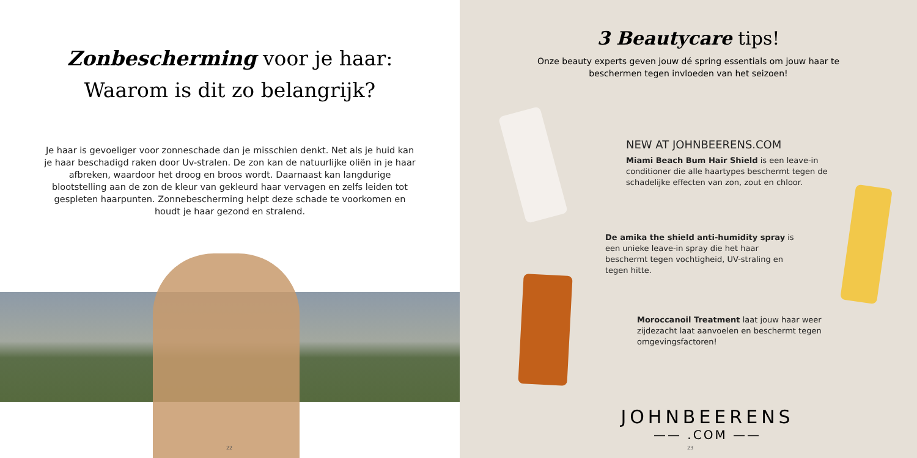Zonbescherming voor je haar:
Waarom is dit zo belangrijk?
Je haar is gevoeliger voor zonneschade dan je misschien denkt. Net als je huid kan je haar beschadigd raken door Uv-stralen. De zon kan de natuurlijke oliën in je haar afbreken, waardoor het droog en broos wordt. Daarnaast kan langdurige blootstelling aan de zon de kleur van gekleurd haar vervagen en zelfs leiden tot gespleten haarpunten. Zonnebescherming helpt deze schade te voorkomen en houdt je haar gezond en stralend.
22
3 Beautycare tips!
Onze beauty experts geven jouw dé spring essentials om jouw haar te beschermen tegen invloeden van het seizoen!
NEW AT JOHNBEERENS.COM
Miami Beach Bum Hair Shield is een leave-in conditioner die alle haartypes beschermt tegen de schadelijke effecten van zon, zout en chloor.
De amika the shield anti-humidity spray is een unieke leave-in spray die het haar beschermt tegen vochtigheid, UV-straling en tegen hitte.
Moroccanoil Treatment laat jouw haar weer zijdezacht laat aanvoelen en beschermt tegen omgevingsfactoren!
JOHNBEERENS
—— .COM ——
23